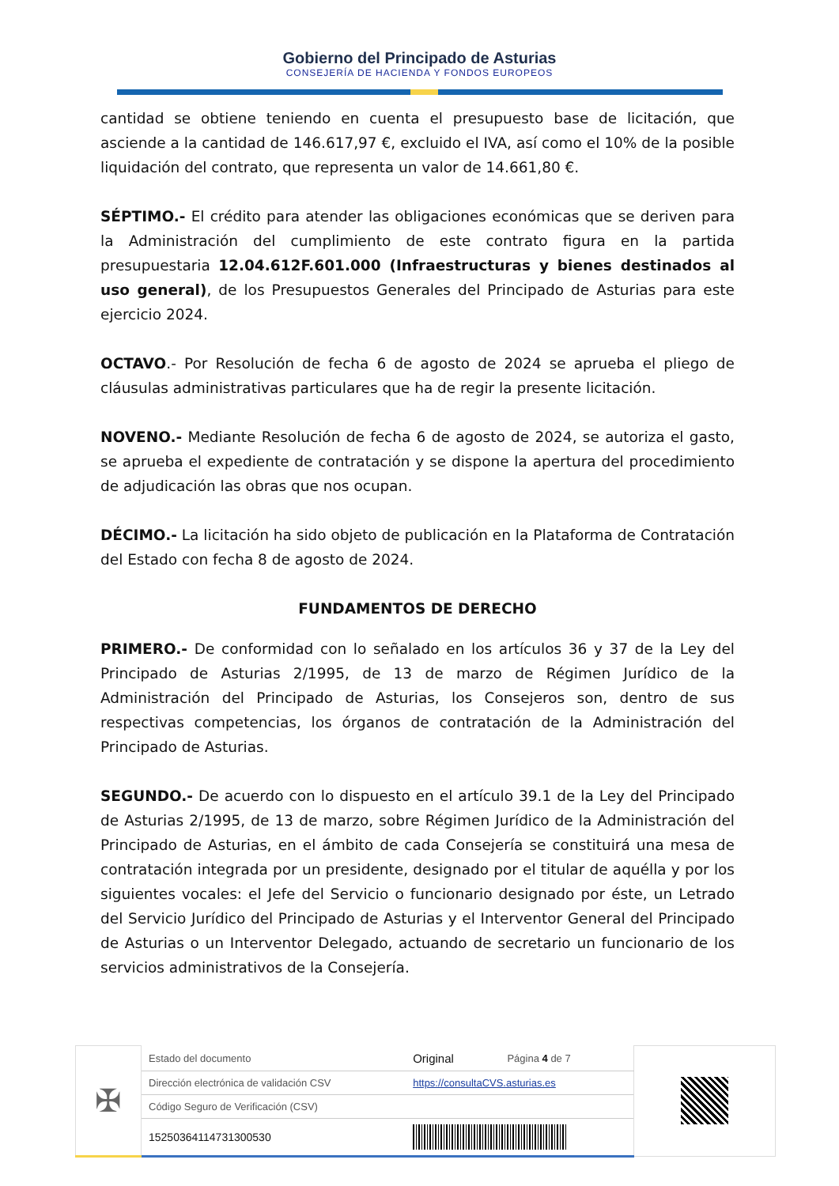Gobierno del Principado de Asturias
CONSEJERÍA DE HACIENDA Y FONDOS EUROPEOS
cantidad se obtiene teniendo en cuenta el presupuesto base de licitación, que asciende a la cantidad de 146.617,97 €, excluido el IVA, así como el 10% de la posible liquidación del contrato, que representa un valor de 14.661,80 €.
SÉPTIMO.- El crédito para atender las obligaciones económicas que se deriven para la Administración del cumplimiento de este contrato figura en la partida presupuestaria 12.04.612F.601.000 (Infraestructuras y bienes destinados al uso general), de los Presupuestos Generales del Principado de Asturias para este ejercicio 2024.
OCTAVO.- Por Resolución de fecha 6 de agosto de 2024 se aprueba el pliego de cláusulas administrativas particulares que ha de regir la presente licitación.
NOVENO.- Mediante Resolución de fecha 6 de agosto de 2024, se autoriza el gasto, se aprueba el expediente de contratación y se dispone la apertura del procedimiento de adjudicación las obras que nos ocupan.
DÉCIMO.- La licitación ha sido objeto de publicación en la Plataforma de Contratación del Estado con fecha 8 de agosto de 2024.
FUNDAMENTOS DE DERECHO
PRIMERO.- De conformidad con lo señalado en los artículos 36 y 37 de la Ley del Principado de Asturias 2/1995, de 13 de marzo de Régimen Jurídico de la Administración del Principado de Asturias, los Consejeros son, dentro de sus respectivas competencias, los órganos de contratación de la Administración del Principado de Asturias.
SEGUNDO.- De acuerdo con lo dispuesto en el artículo 39.1 de la Ley del Principado de Asturias 2/1995, de 13 de marzo, sobre Régimen Jurídico de la Administración del Principado de Asturias, en el ámbito de cada Consejería se constituirá una mesa de contratación integrada por un presidente, designado por el titular de aquélla y por los siguientes vocales: el Jefe del Servicio o funcionario designado por éste, un Letrado del Servicio Jurídico del Principado de Asturias y el Interventor General del Principado de Asturias o un Interventor Delegado, actuando de secretario un funcionario de los servicios administrativos de la Consejería.
| ✠ | Estado del documento | Original | Página 4 de 7 | |
| | Dirección electrónica de validación CSV | https://consultaCVS.asturias.es | | |
| | Código Seguro de Verificación (CSV) | | | |
| | 15250364114731300530 | | | |